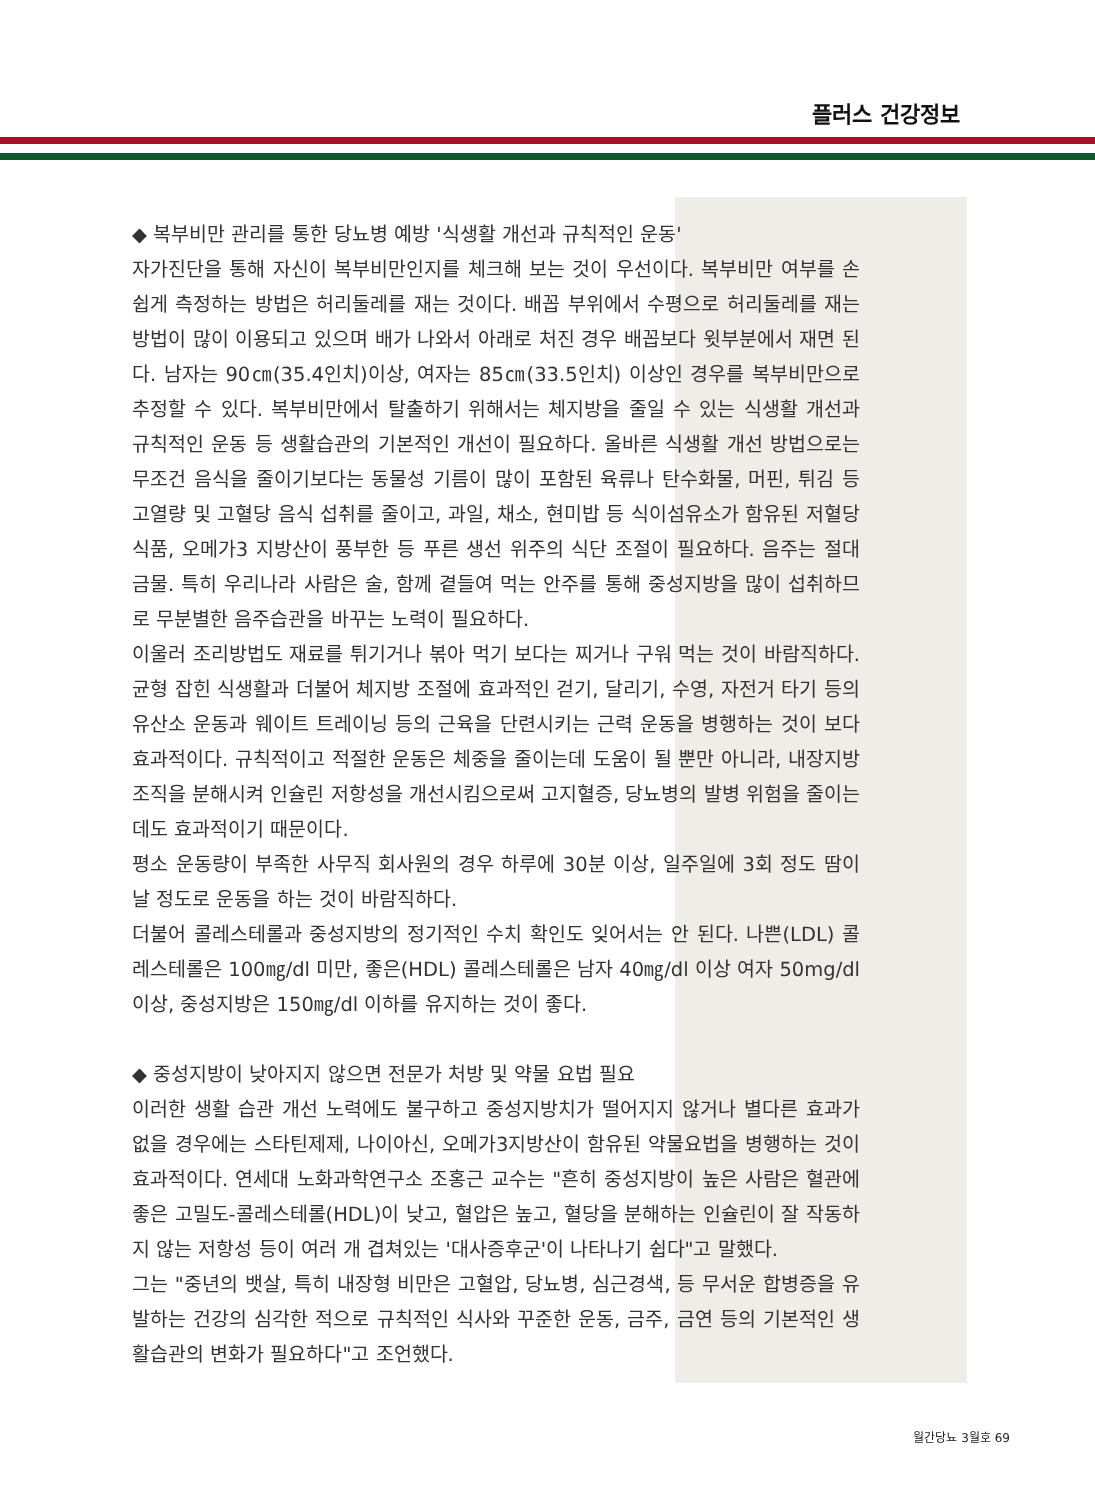플러스 건강정보
◆ 복부비만 관리를 통한 당뇨병 예방 '식생활 개선과 규칙적인 운동'
자가진단을 통해 자신이 복부비만인지를 체크해 보는 것이 우선이다. 복부비만 여부를 손쉽게 측정하는 방법은 허리둘레를 재는 것이다. 배꼽 부위에서 수평으로 허리둘레를 재는 방법이 많이 이용되고 있으며 배가 나와서 아래로 처진 경우 배꼽보다 윗부분에서 재면 된다. 남자는 90㎝(35.4인치)이상, 여자는 85㎝(33.5인치) 이상인 경우를 복부비만으로 추정할 수 있다. 복부비만에서 탈출하기 위해서는 체지방을 줄일 수 있는 식생활 개선과 규칙적인 운동 등 생활습관의 기본적인 개선이 필요하다. 올바른 식생활 개선 방법으로는 무조건 음식을 줄이기보다는 동물성 기름이 많이 포함된 육류나 탄수화물, 머핀, 튀김 등 고열량 및 고혈당 음식 섭취를 줄이고, 과일, 채소, 현미밥 등 식이섬유소가 함유된 저혈당 식품, 오메가3 지방산이 풍부한 등 푸른 생선 위주의 식단 조절이 필요하다. 음주는 절대 금물. 특히 우리나라 사람은 술, 함께 곁들여 먹는 안주를 통해 중성지방을 많이 섭취하므로 무분별한 음주습관을 바꾸는 노력이 필요하다.
이울러 조리방법도 재료를 튀기거나 볶아 먹기 보다는 찌거나 구워 먹는 것이 바람직하다. 균형 잡힌 식생활과 더불어 체지방 조절에 효과적인 걷기, 달리기, 수영, 자전거 타기 등의 유산소 운동과 웨이트 트레이닝 등의 근육을 단련시키는 근력 운동을 병행하는 것이 보다 효과적이다. 규칙적이고 적절한 운동은 체중을 줄이는데 도움이 될 뿐만 아니라, 내장지방 조직을 분해시켜 인슐린 저항성을 개선시킴으로써 고지혈증, 당뇨병의 발병 위험을 줄이는데도 효과적이기 때문이다.
평소 운동량이 부족한 사무직 회사원의 경우 하루에 30분 이상, 일주일에 3회 정도 땀이 날 정도로 운동을 하는 것이 바람직하다.
더불어 콜레스테롤과 중성지방의 정기적인 수치 확인도 잊어서는 안 된다. 나쁜(LDL) 콜레스테롤은 100㎎/dl 미만, 좋은(HDL) 콜레스테롤은 남자 40㎎/dl 이상 여자 50mg/dl이상, 중성지방은 150㎎/dl 이하를 유지하는 것이 좋다.
◆ 중성지방이 낮아지지 않으면 전문가 처방 및 약물 요법 필요
이러한 생활 습관 개선 노력에도 불구하고 중성지방치가 떨어지지 않거나 별다른 효과가 없을 경우에는 스타틴제제, 나이아신, 오메가3지방산이 함유된 약물요법을 병행하는 것이 효과적이다. 연세대 노화과학연구소 조홍근 교수는 "흔히 중성지방이 높은 사람은 혈관에 좋은 고밀도-콜레스테롤(HDL)이 낮고, 혈압은 높고, 혈당을 분해하는 인슐린이 잘 작동하지 않는 저항성 등이 여러 개 겹쳐있는 '대사증후군'이 나타나기 쉽다"고 말했다.
그는 "중년의 뱃살, 특히 내장형 비만은 고혈압, 당뇨병, 심근경색, 등 무서운 합병증을 유발하는 건강의 심각한 적으로 규칙적인 식사와 꾸준한 운동, 금주, 금연 등의 기본적인 생활습관의 변화가 필요하다"고 조언했다.
월간당뇨 3월호 69